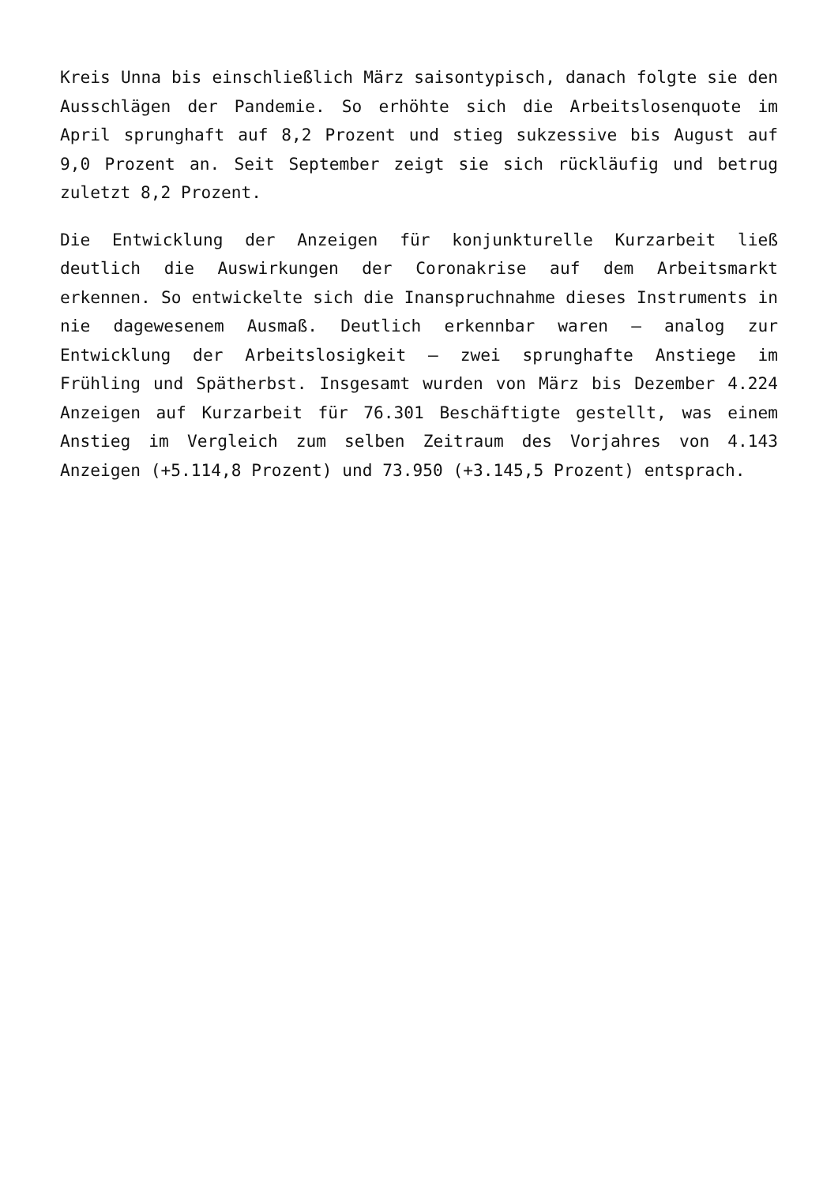Kreis Unna bis einschließlich März saisontypisch, danach folgte sie den Ausschlägen der Pandemie. So erhöhte sich die Arbeitslosenquote im April sprunghaft auf 8,2 Prozent und stieg sukzessive bis August auf 9,0 Prozent an. Seit September zeigt sie sich rückläufig und betrug zuletzt 8,2 Prozent.
Die Entwicklung der Anzeigen für konjunkturelle Kurzarbeit ließ deutlich die Auswirkungen der Coronakrise auf dem Arbeitsmarkt erkennen. So entwickelte sich die Inanspruchnahme dieses Instruments in nie dagewesenem Ausmaß. Deutlich erkennbar waren – analog zur Entwicklung der Arbeitslosigkeit – zwei sprunghafte Anstiege im Frühling und Spätherbst. Insgesamt wurden von März bis Dezember 4.224 Anzeigen auf Kurzarbeit für 76.301 Beschäftigte gestellt, was einem Anstieg im Vergleich zum selben Zeitraum des Vorjahres von 4.143 Anzeigen (+5.114,8 Prozent) und 73.950 (+3.145,5 Prozent) entsprach.